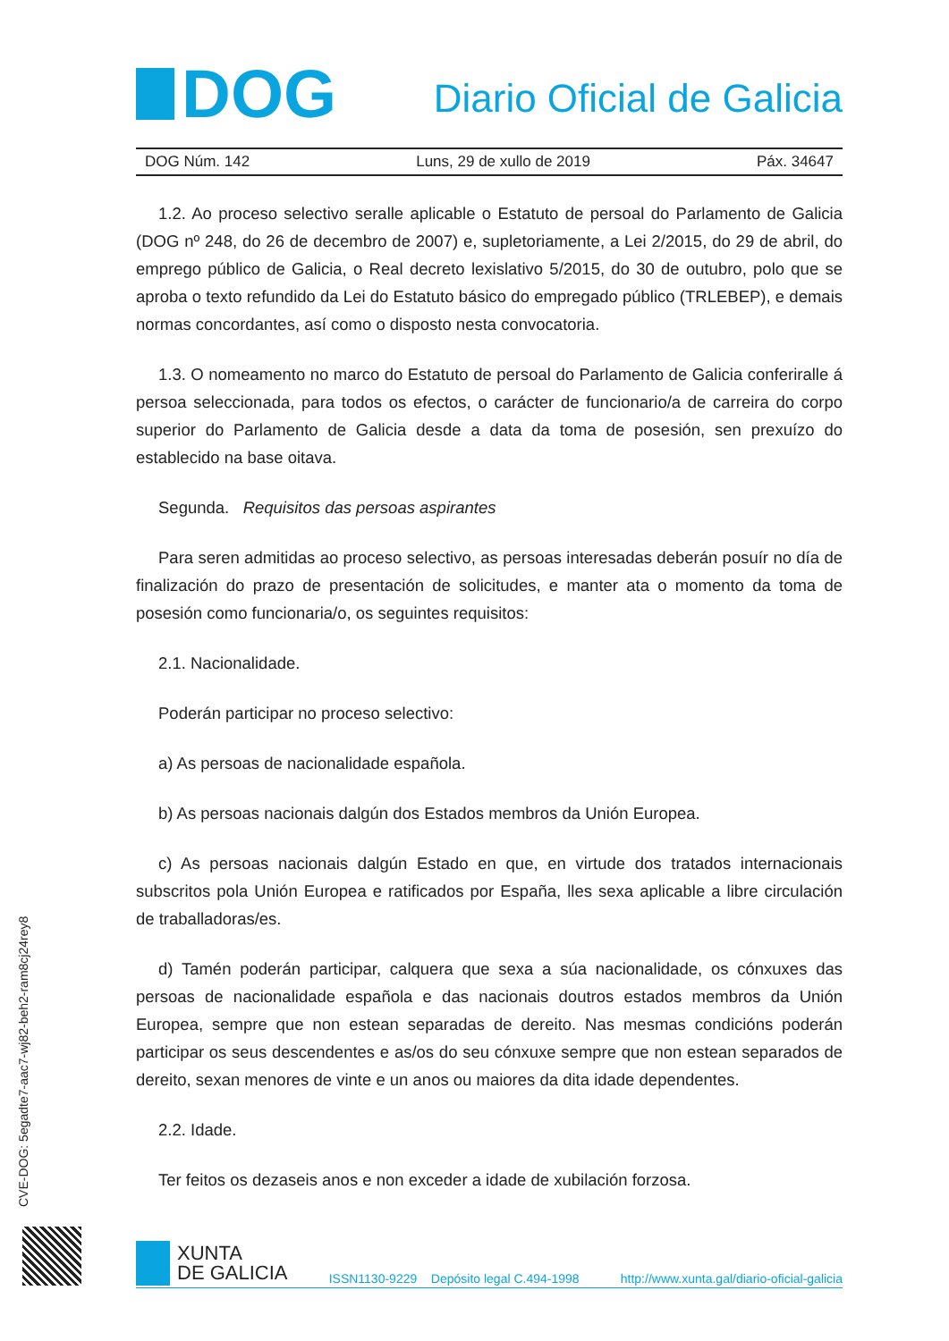DOG
Diario Oficial de Galicia
DOG Núm. 142 Luns, 29 de xullo de 2019 Páx. 34647
1.2. Ao proceso selectivo seralle aplicable o Estatuto de persoal do Parlamento de Galicia (DOG nº 248, do 26 de decembro de 2007) e, supletoriamente, a Lei 2/2015, do 29 de abril, do emprego público de Galicia, o Real decreto lexislativo 5/2015, do 30 de outubro, polo que se aproba o texto refundido da Lei do Estatuto básico do empregado público (TRLEBEP), e demais normas concordantes, así como o disposto nesta convocatoria.
1.3. O nomeamento no marco do Estatuto de persoal do Parlamento de Galicia conferiralle á persoa seleccionada, para todos os efectos, o carácter de funcionario/a de carreira do corpo superior do Parlamento de Galicia desde a data da toma de posesión, sen prexuízo do establecido na base oitava.
Segunda. Requisitos das persoas aspirantes
Para seren admitidas ao proceso selectivo, as persoas interesadas deberán posuír no día de finalización do prazo de presentación de solicitudes, e manter ata o momento da toma de posesión como funcionaria/o, os seguintes requisitos:
2.1. Nacionalidade.
Poderán participar no proceso selectivo:
a) As persoas de nacionalidade española.
b) As persoas nacionais dalgún dos Estados membros da Unión Europea.
c) As persoas nacionais dalgún Estado en que, en virtude dos tratados internacionais subscritos pola Unión Europea e ratificados por España, lles sexa aplicable a libre circulación de traballadoras/es.
d) Tamén poderán participar, calquera que sexa a súa nacionalidade, os cónxuxes das persoas de nacionalidade española e das nacionais doutros estados membros da Unión Europea, sempre que non estean separadas de dereito. Nas mesmas condicións poderán participar os seus descendentes e as/os do seu cónxuxe sempre que non estean separados de dereito, sexan menores de vinte e un anos ou maiores da dita idade dependentes.
2.2. Idade.
Ter feitos os dezaseis anos e non exceder a idade de xubilación forzosa.
CVE-DOG: 5egadte7-aac7-wj82-beh2-ram8cj24rey8
XUNTA
DE GALICIA
ISSN1130-9229 Depósito legal C.494-1998 http://www.xunta.gal/diario-oficial-galicia